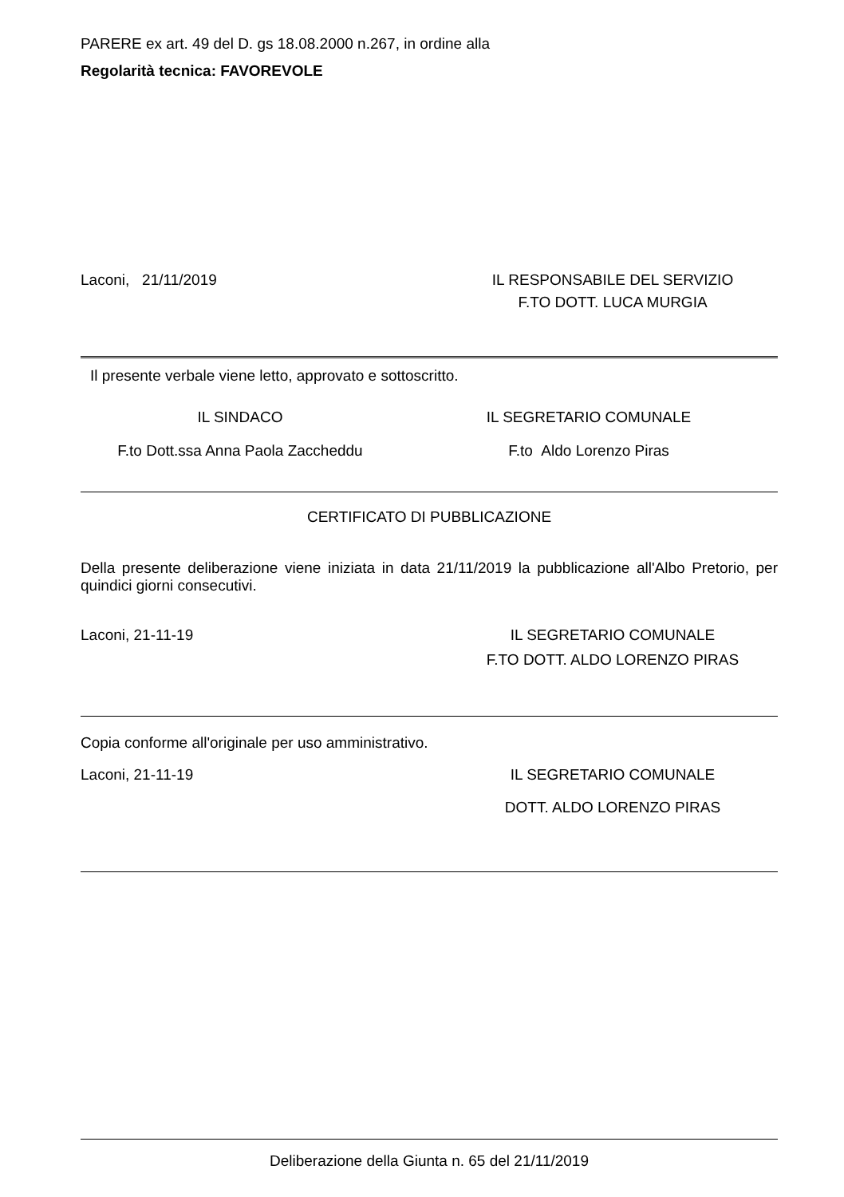PARERE ex art. 49 del D. gs 18.08.2000 n.267, in ordine alla
Regolarità tecnica: FAVOREVOLE
Laconi, 21/11/2019 IL RESPONSABILE DEL SERVIZIO
F.TO DOTT. LUCA MURGIA
Il presente verbale viene letto, approvato e sottoscritto.
IL SINDACO IL SEGRETARIO COMUNALE
F.to Dott.ssa Anna Paola Zaccheddu F.to Aldo Lorenzo Piras
CERTIFICATO DI PUBBLICAZIONE
Della presente deliberazione viene iniziata in data 21/11/2019 la pubblicazione all'Albo Pretorio, per quindici giorni consecutivi.
Laconi, 21-11-19 IL SEGRETARIO COMUNALE
F.TO DOTT. ALDO LORENZO PIRAS
Copia conforme all'originale per uso amministrativo.
Laconi, 21-11-19 IL SEGRETARIO COMUNALE
DOTT. ALDO LORENZO PIRAS
Deliberazione della Giunta n. 65 del 21/11/2019